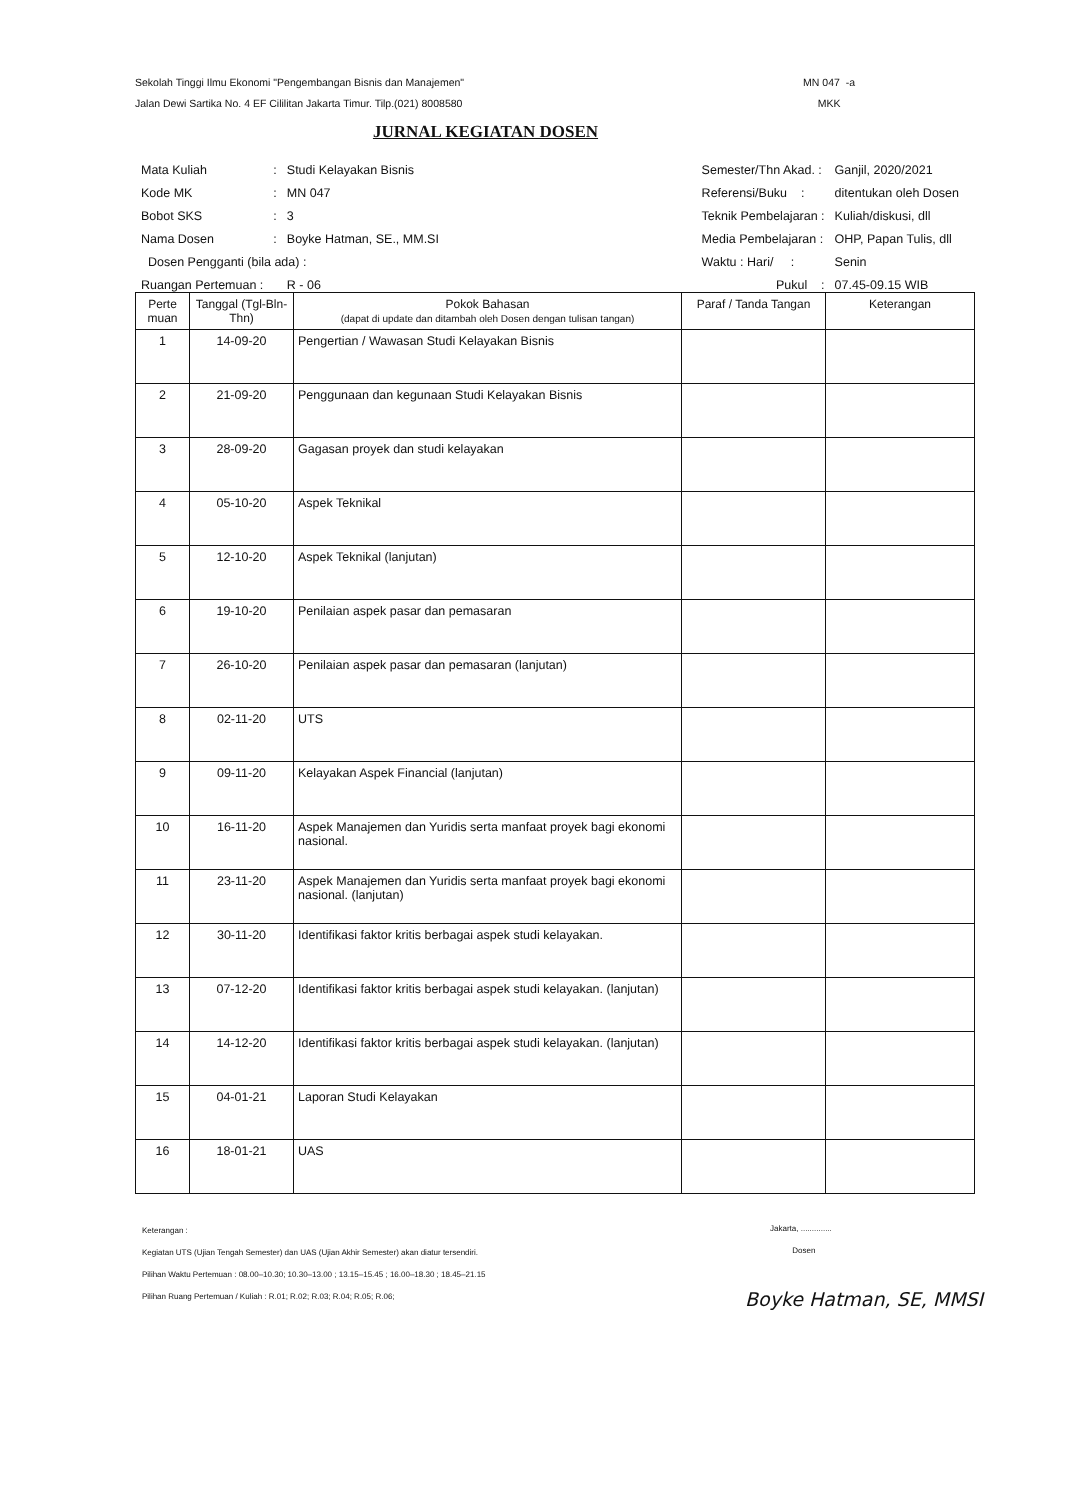Sekolah Tinggi Ilmu Ekonomi "Pengembangan Bisnis dan Manajemen"
Jalan Dewi Sartika No. 4 EF Cililitan Jakarta Timur. Tilp.(021) 8008580
MN 047 -a
MKK
JURNAL KEGIATAN DOSEN
| Mata Kuliah | : | Studi Kelayakan Bisnis |
| Kode MK | : | MN 047 |
| Bobot SKS | : | 3 |
| Nama Dosen | : | Boyke Hatman, SE., MM.SI |
| Dosen Pengganti (bila ada) : | | |
| Ruangan Pertemuan : | | R - 06 |
| Semester/Thn Akad. : | Ganjil, 2020/2021 |
| Referensi/Buku : | ditentukan oleh Dosen |
| Teknik Pembelajaran : | Kuliah/diskusi, dll |
| Media Pembelajaran : | OHP, Papan Tulis, dll |
| Waktu : Hari/ : | Senin |
| Pukul : | 07.45-09.15 WIB |
| Perte muan | Tanggal (Tgl-Bln-Thn) | Pokok Bahasan (dapat di update dan ditambah oleh Dosen dengan tulisan tangan) | Paraf / Tanda Tangan | Keterangan |
| --- | --- | --- | --- | --- |
| 1 | 14-09-20 | Pengertian / Wawasan Studi Kelayakan Bisnis | | |
| 2 | 21-09-20 | Penggunaan dan kegunaan Studi Kelayakan Bisnis | | |
| 3 | 28-09-20 | Gagasan proyek dan studi kelayakan | | |
| 4 | 05-10-20 | Aspek Teknikal | | |
| 5 | 12-10-20 | Aspek Teknikal (lanjutan) | | |
| 6 | 19-10-20 | Penilaian aspek pasar dan pemasaran | | |
| 7 | 26-10-20 | Penilaian aspek pasar dan pemasaran (lanjutan) | | |
| 8 | 02-11-20 | UTS | | |
| 9 | 09-11-20 | Kelayakan Aspek Financial (lanjutan) | | |
| 10 | 16-11-20 | Aspek Manajemen dan Yuridis serta manfaat proyek bagi ekonomi nasional. | | |
| 11 | 23-11-20 | Aspek Manajemen dan Yuridis serta manfaat proyek bagi ekonomi nasional. (lanjutan) | | |
| 12 | 30-11-20 | Identifikasi faktor kritis berbagai aspek studi kelayakan. | | |
| 13 | 07-12-20 | Identifikasi faktor kritis berbagai aspek studi kelayakan. (lanjutan) | | |
| 14 | 14-12-20 | Identifikasi faktor kritis berbagai aspek studi kelayakan. (lanjutan) | | |
| 15 | 04-01-21 | Laporan Studi Kelayakan | | |
| 16 | 18-01-21 | UAS | | |
Keterangan :
Kegiatan UTS (Ujian Tengah Semester) dan UAS (Ujian Akhir Semester) akan diatur tersendiri.
Pilihan Waktu Pertemuan : 08.00–10.30; 10.30–13.00 ; 13.15–15.45 ; 16.00–18.30 ; 18.45–21.15
Pilihan Ruang Pertemuan / Kuliah : R.01; R.02; R.03; R.04; R.05; R.06;
Jakarta, ..............
Dosen
Boyke Hatman, SE, MMSI